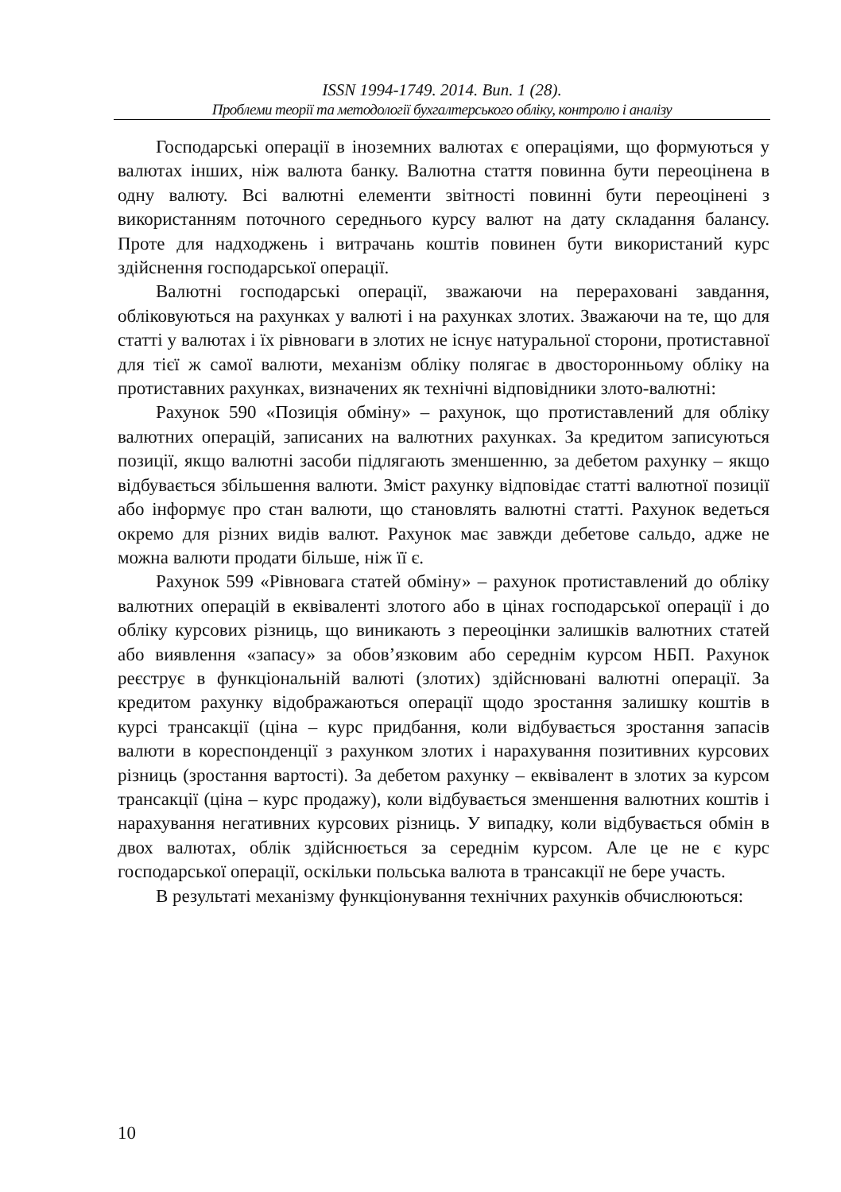ISSN 1994-1749. 2014. Вип. 1 (28).
Проблеми теорії та методології бухгалтерського обліку, контролю і аналізу
Господарські операції в іноземних валютах є операціями, що формуються у валютах інших, ніж валюта банку. Валютна стаття повинна бути переоцінена в одну валюту. Всі валютні елементи звітності повинні бути переоцінені з використанням поточного середнього курсу валют на дату складання балансу. Проте для надходжень і витрачань коштів повинен бути використаний курс здійснення господарської операції.
Валютні господарські операції, зважаючи на перераховані завдання, обліковуються на рахунках у валюті і на рахунках злотих. Зважаючи на те, що для статті у валютах і їх рівноваги в злотих не існує натуральної сторони, протиставної для тієї ж самої валюти, механізм обліку полягає в двосторонньому обліку на протиставних рахунках, визначених як технічні відповідники злото-валютні:
Рахунок 590 «Позиція обміну» – рахунок, що протиставлений для обліку валютних операцій, записаних на валютних рахунках. За кредитом записуються позиції, якщо валютні засоби підлягають зменшенню, за дебетом рахунку – якщо відбувається збільшення валюти. Зміст рахунку відповідає статті валютної позиції або інформує про стан валюти, що становлять валютні статті. Рахунок ведеться окремо для різних видів валют. Рахунок має завжди дебетове сальдо, адже не можна валюти продати більше, ніж її є.
Рахунок 599 «Рівновага статей обміну» – рахунок протиставлений до обліку валютних операцій в еквіваленті злотого або в цінах господарської операції і до обліку курсових різниць, що виникають з переоцінки залишків валютних статей або виявлення «запасу» за обов’язковим або середнім курсом НБП. Рахунок реєструє в функціональній валюті (злотих) здійснювані валютні операції. За кредитом рахунку відображаються операції щодо зростання залишку коштів в курсі трансакції (ціна – курс придбання, коли відбувається зростання запасів валюти в кореспонденції з рахунком злотих і нарахування позитивних курсових різниць (зростання вартості). За дебетом рахунку – еквівалент в злотих за курсом трансакції (ціна – курс продажу), коли відбувається зменшення валютних коштів і нарахування негативних курсових різниць. У випадку, коли відбувається обмін в двох валютах, облік здійснюється за середнім курсом. Але це не є курс господарської операції, оскільки польська валюта в трансакції не бере участь.
В результаті механізму функціонування технічних рахунків обчислюються:
10